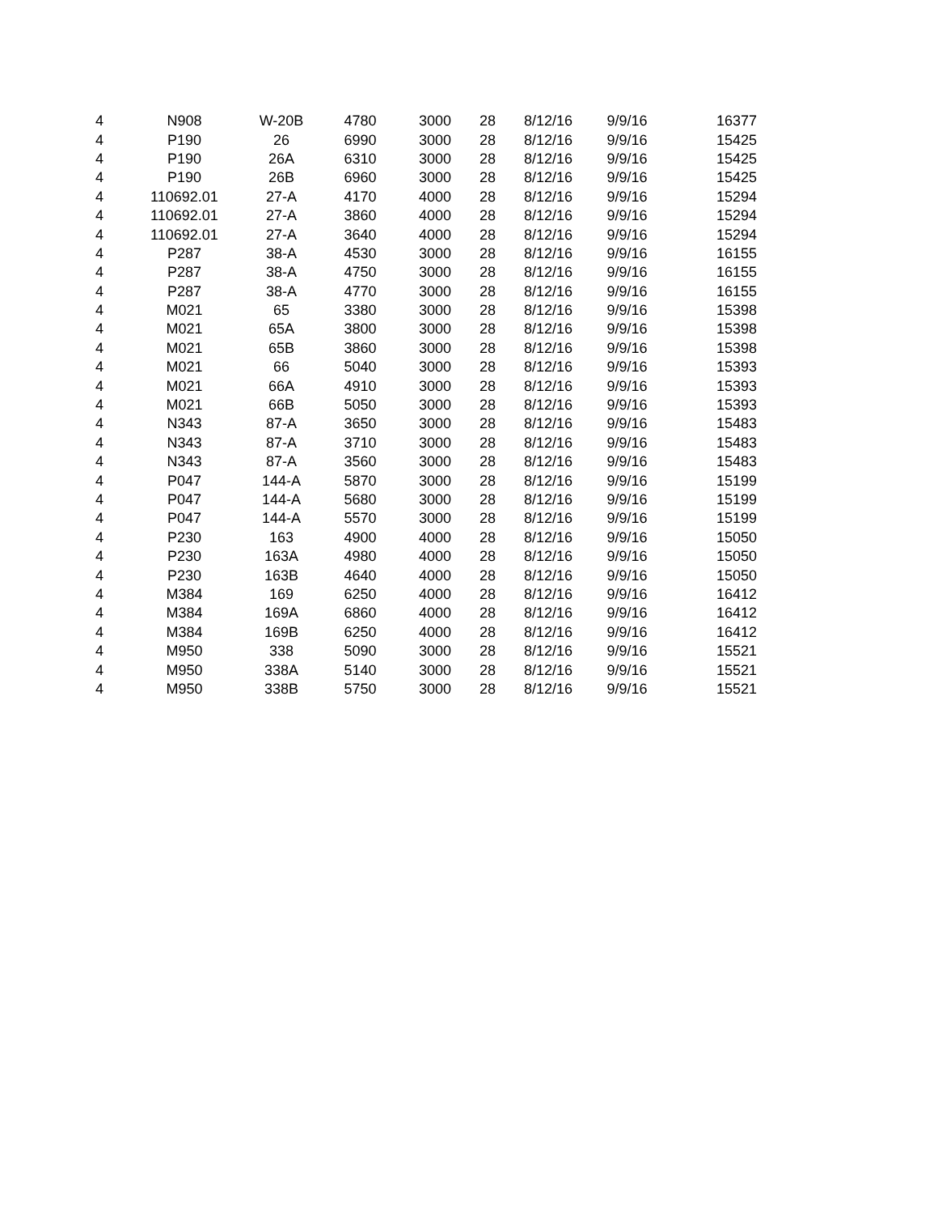| 4 | N908 | W-20B | 4780 | 3000 | 28 | 8/12/16 | 9/9/16 | 16377 |
| 4 | P190 | 26 | 6990 | 3000 | 28 | 8/12/16 | 9/9/16 | 15425 |
| 4 | P190 | 26A | 6310 | 3000 | 28 | 8/12/16 | 9/9/16 | 15425 |
| 4 | P190 | 26B | 6960 | 3000 | 28 | 8/12/16 | 9/9/16 | 15425 |
| 4 | 110692.01 | 27-A | 4170 | 4000 | 28 | 8/12/16 | 9/9/16 | 15294 |
| 4 | 110692.01 | 27-A | 3860 | 4000 | 28 | 8/12/16 | 9/9/16 | 15294 |
| 4 | 110692.01 | 27-A | 3640 | 4000 | 28 | 8/12/16 | 9/9/16 | 15294 |
| 4 | P287 | 38-A | 4530 | 3000 | 28 | 8/12/16 | 9/9/16 | 16155 |
| 4 | P287 | 38-A | 4750 | 3000 | 28 | 8/12/16 | 9/9/16 | 16155 |
| 4 | P287 | 38-A | 4770 | 3000 | 28 | 8/12/16 | 9/9/16 | 16155 |
| 4 | M021 | 65 | 3380 | 3000 | 28 | 8/12/16 | 9/9/16 | 15398 |
| 4 | M021 | 65A | 3800 | 3000 | 28 | 8/12/16 | 9/9/16 | 15398 |
| 4 | M021 | 65B | 3860 | 3000 | 28 | 8/12/16 | 9/9/16 | 15398 |
| 4 | M021 | 66 | 5040 | 3000 | 28 | 8/12/16 | 9/9/16 | 15393 |
| 4 | M021 | 66A | 4910 | 3000 | 28 | 8/12/16 | 9/9/16 | 15393 |
| 4 | M021 | 66B | 5050 | 3000 | 28 | 8/12/16 | 9/9/16 | 15393 |
| 4 | N343 | 87-A | 3650 | 3000 | 28 | 8/12/16 | 9/9/16 | 15483 |
| 4 | N343 | 87-A | 3710 | 3000 | 28 | 8/12/16 | 9/9/16 | 15483 |
| 4 | N343 | 87-A | 3560 | 3000 | 28 | 8/12/16 | 9/9/16 | 15483 |
| 4 | P047 | 144-A | 5870 | 3000 | 28 | 8/12/16 | 9/9/16 | 15199 |
| 4 | P047 | 144-A | 5680 | 3000 | 28 | 8/12/16 | 9/9/16 | 15199 |
| 4 | P047 | 144-A | 5570 | 3000 | 28 | 8/12/16 | 9/9/16 | 15199 |
| 4 | P230 | 163 | 4900 | 4000 | 28 | 8/12/16 | 9/9/16 | 15050 |
| 4 | P230 | 163A | 4980 | 4000 | 28 | 8/12/16 | 9/9/16 | 15050 |
| 4 | P230 | 163B | 4640 | 4000 | 28 | 8/12/16 | 9/9/16 | 15050 |
| 4 | M384 | 169 | 6250 | 4000 | 28 | 8/12/16 | 9/9/16 | 16412 |
| 4 | M384 | 169A | 6860 | 4000 | 28 | 8/12/16 | 9/9/16 | 16412 |
| 4 | M384 | 169B | 6250 | 4000 | 28 | 8/12/16 | 9/9/16 | 16412 |
| 4 | M950 | 338 | 5090 | 3000 | 28 | 8/12/16 | 9/9/16 | 15521 |
| 4 | M950 | 338A | 5140 | 3000 | 28 | 8/12/16 | 9/9/16 | 15521 |
| 4 | M950 | 338B | 5750 | 3000 | 28 | 8/12/16 | 9/9/16 | 15521 |